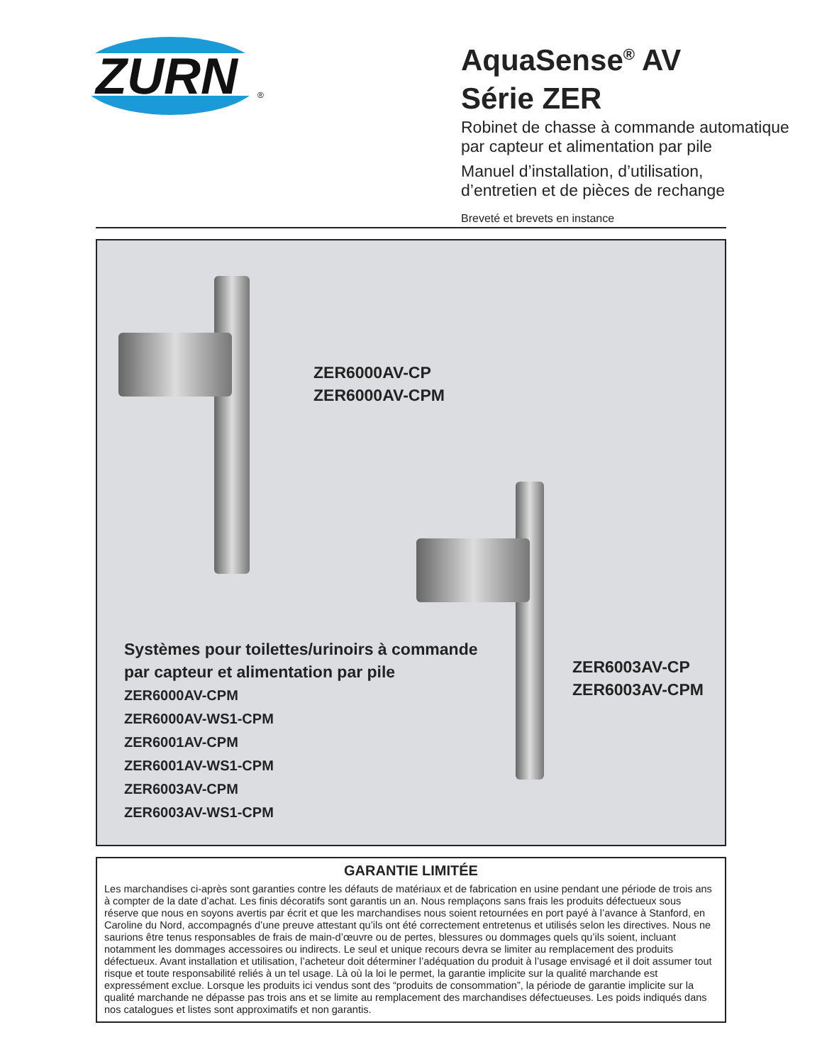ZURN
®
AquaSense<sup>®</sup> AV
Série ZER
Robinet de chasse à commande automatique
par capteur et alimentation par pile
Manuel d’installation, d’utilisation,
d’entretien et de pièces de rechange
Breveté et brevets en instance
ZER6000AV-CP
ZER6000AV-CPM
ZER6003AV-CP
ZER6003AV-CPM
Systèmes pour toilettes/urinoirs à commande
par capteur et alimentation par pile
ZER6000AV-CPM
ZER6000AV-WS1-CPM
ZER6001AV-CPM
ZER6001AV-WS1-CPM
ZER6003AV-CPM
ZER6003AV-WS1-CPM
GARANTIE LIMITÉE
Les marchandises ci-après sont garanties contre les défauts de matériaux et de fabrication en usine pendant une période de trois ans à compter de la date d’achat. Les finis décoratifs sont garantis un an. Nous remplaçons sans frais les produits défectueux sous réserve que nous en soyons avertis par écrit et que les marchandises nous soient retournées en port payé à l’avance à Stanford, en Caroline du Nord, accompagnés d’une preuve attestant qu’ils ont été correctement entretenus et utilisés selon les directives. Nous ne saurions être tenus responsables de frais de main-d’œuvre ou de pertes, blessures ou dommages quels qu’ils soient, incluant notamment les dommages accessoires ou indirects. Le seul et unique recours devra se limiter au remplacement des produits défectueux. Avant installation et utilisation, l’acheteur doit déterminer l’adéquation du produit à l’usage envisagé et il doit assumer tout risque et toute responsabilité reliés à un tel usage. Là où la loi le permet, la garantie implicite sur la qualité marchande est expressément exclue. Lorsque les produits ici vendus sont des “produits de consommation”, la période de garantie implicite sur la qualité marchande ne dépasse pas trois ans et se limite au remplacement des marchandises défectueuses. Les poids indiqués dans nos catalogues et listes sont approximatifs et non garantis.